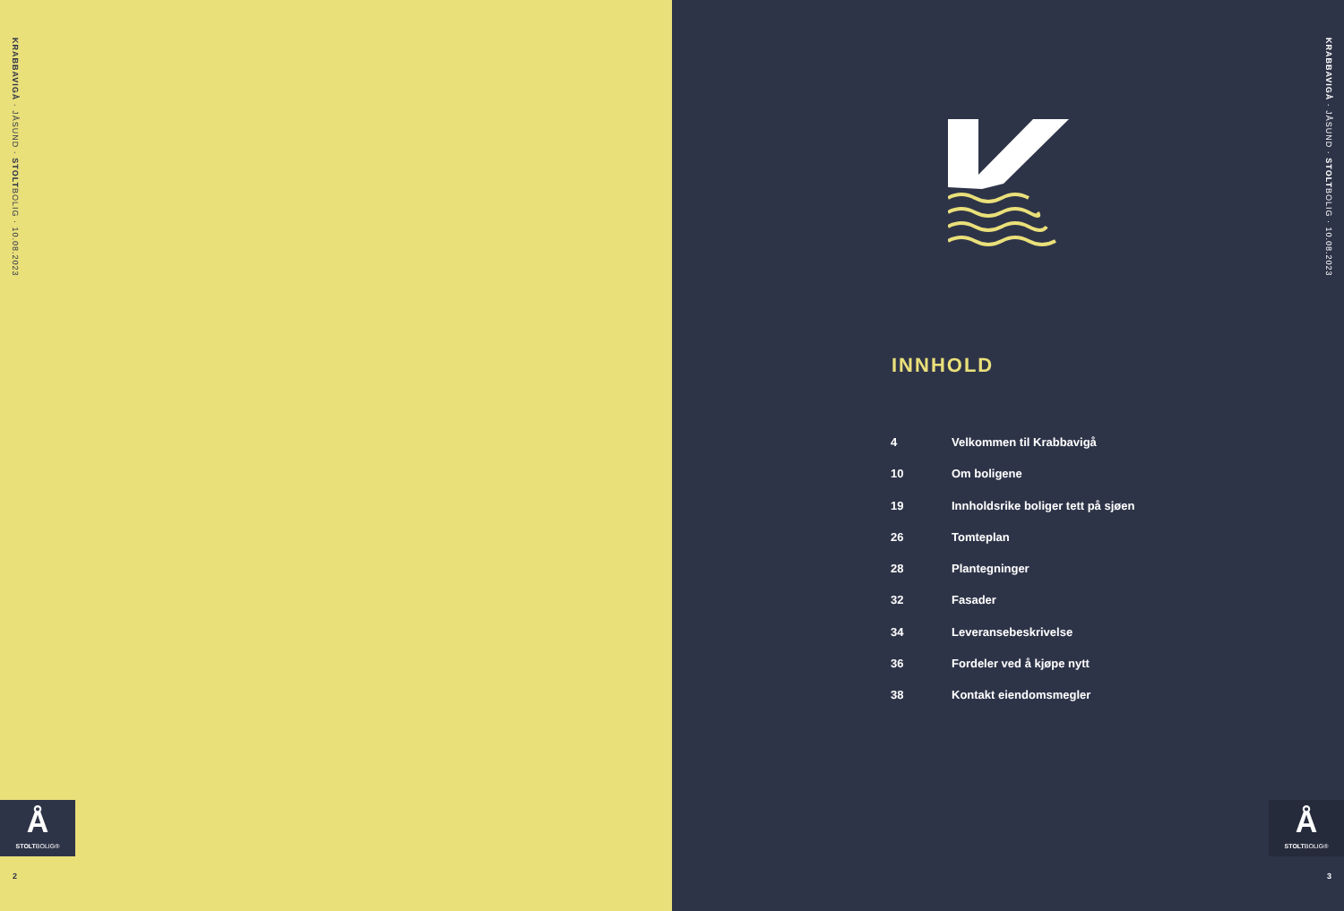KRABBAVIGÅ · JÅSUND · STOLTBOLIG · 10.08.2023
Å
STOLTBOLIG®
2
KRABBAVIGÅ · JÅSUND · STOLTBOLIG · 10.08.2023
INNHOLD
4 Velkommen til Krabbavigå
10 Om boligene
19 Innholdsrike boliger tett på sjøen
26 Tomteplan
28 Plantegninger
32 Fasader
34 Leveransebeskrivelse
36 Fordeler ved å kjøpe nytt
38 Kontakt eiendomsmegler
Å
STOLTBOLIG®
3